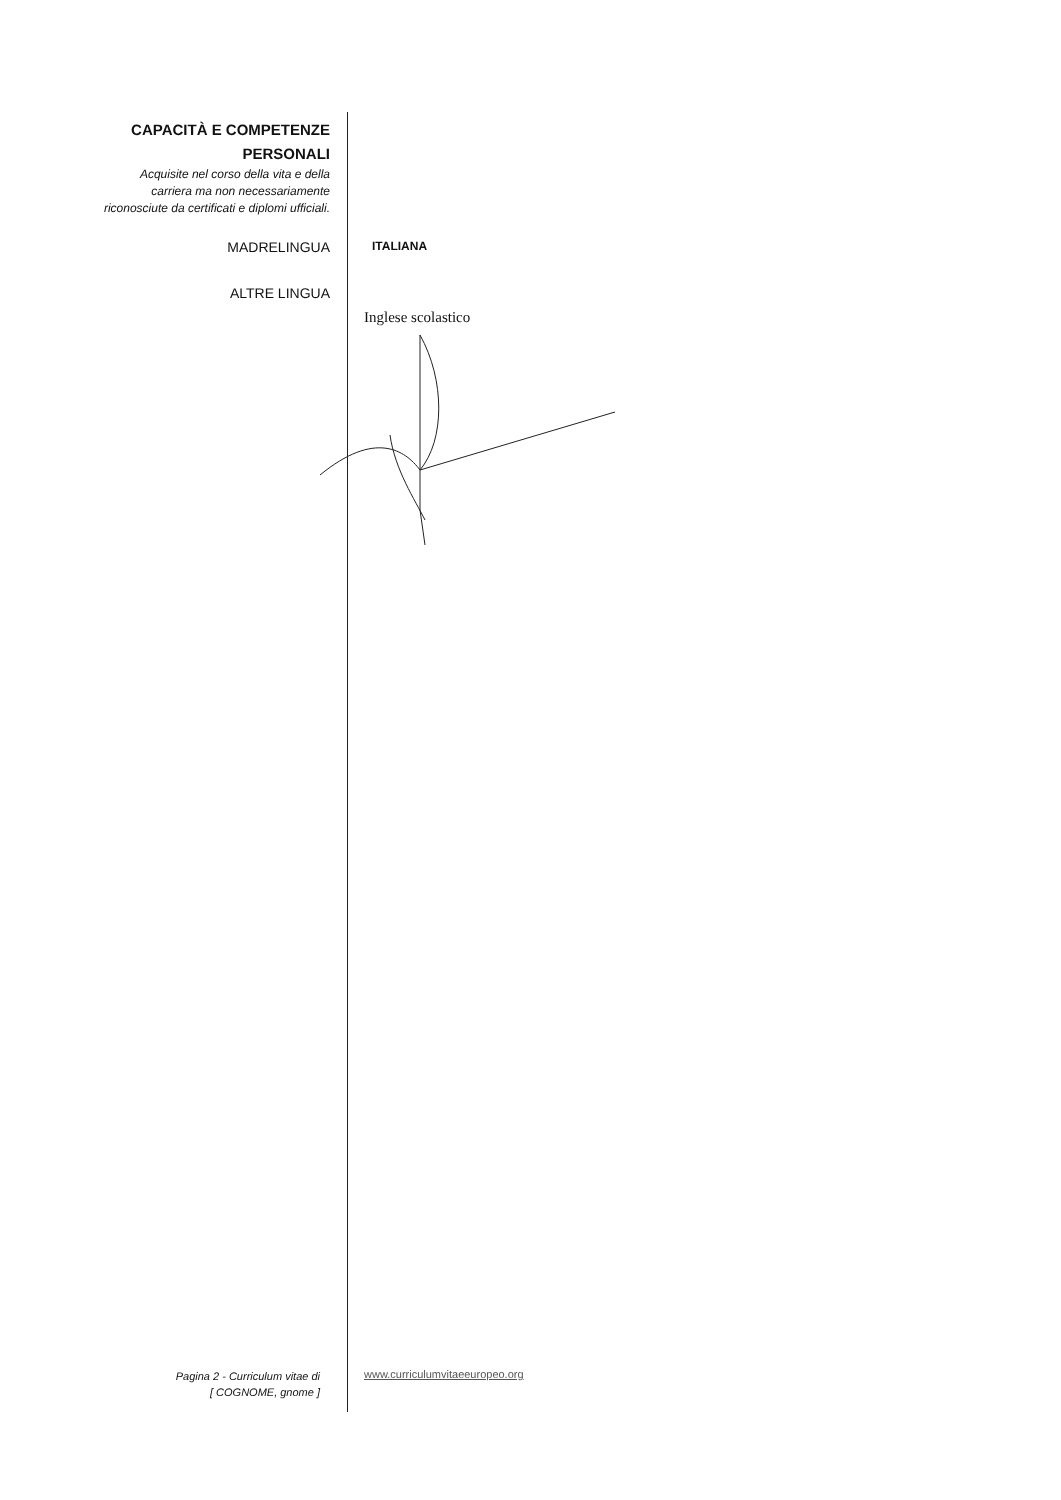CAPACITÀ E COMPETENZE
PERSONALI
Acquisite nel corso della vita e della
carriera ma non necessariamente
riconosciute da certificati e diplomi ufficiali.
MADRELINGUA
ITALIANA
ALTRE LINGUA
Inglese scolastico
Pagina 2 - Curriculum vitae di
[ COGNOME, gnome ]
www.curriculumvitaeeuropeo.org